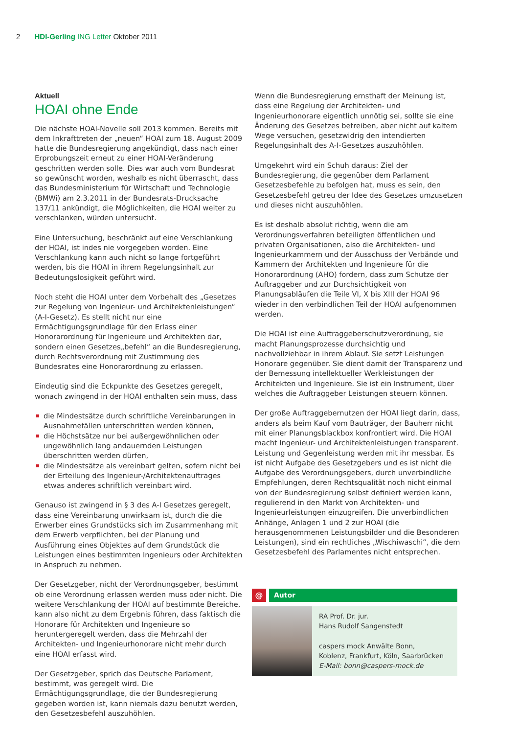2 HDI-Gerling ING Letter Oktober 2011
Aktuell
HOAI ohne Ende
Die nächste HOAI-Novelle soll 2013 kommen. Bereits mit dem Inkrafttreten der „neuen“ HOAI zum 18. August 2009 hatte die Bundesregierung angekündigt, dass nach einer Erprobungszeit erneut zu einer HOAI-Veränderung geschritten werden solle. Dies war auch vom Bundesrat so gewünscht worden, weshalb es nicht überrascht, dass das Bundesministerium für Wirtschaft und Technologie (BMWi) am 2.3.2011 in der Bundesrats-Drucksache 137/11 ankündigt, die Möglichkeiten, die HOAI weiter zu verschlanken, würden untersucht.
Eine Untersuchung, beschränkt auf eine Verschlankung der HOAI, ist indes nie vorgegeben worden. Eine Verschlankung kann auch nicht so lange fortgeführt werden, bis die HOAI in ihrem Regelungsinhalt zur Bedeutungslosigkeit geführt wird.
Noch steht die HOAI unter dem Vorbehalt des „Gesetzes zur Regelung von Ingenieur- und Architektenleistungen“ (A-I-Gesetz). Es stellt nicht nur eine Ermächtigungsgrundlage für den Erlass einer Honorarordnung für Ingenieure und Architekten dar, sondern einen Gesetzes„befehl“ an die Bundesregierung, durch Rechtsverordnung mit Zustimmung des Bundesrates eine Honorarordnung zu erlassen.
Eindeutig sind die Eckpunkte des Gesetzes geregelt, wonach zwingend in der HOAI enthalten sein muss, dass
die Mindestsätze durch schriftliche Vereinbarungen in Ausnahmefällen unterschritten werden können,
die Höchstsätze nur bei außergewöhnlichen oder ungewöhnlich lang andauernden Leistungen überschritten werden dürfen,
die Mindestsätze als vereinbart gelten, sofern nicht bei der Erteilung des Ingenieur-/Architektenauftrages etwas anderes schriftlich vereinbart wird.
Genauso ist zwingend in § 3 des A-I Gesetzes geregelt, dass eine Vereinbarung unwirksam ist, durch die die Erwerber eines Grundstücks sich im Zusammenhang mit dem Erwerb verpflichten, bei der Planung und Ausführung eines Objektes auf dem Grundstück die Leistungen eines bestimmten Ingenieurs oder Architekten in Anspruch zu nehmen.
Der Gesetzgeber, nicht der Verordnungsgeber, bestimmt ob eine Verordnung erlassen werden muss oder nicht. Die weitere Verschlankung der HOAI auf bestimmte Bereiche, kann also nicht zu dem Ergebnis führen, dass faktisch die Honorare für Architekten und Ingenieure so heruntergeregelt werden, dass die Mehrzahl der Architekten- und Ingenieurhonorare nicht mehr durch eine HOAI erfasst wird.
Der Gesetzgeber, sprich das Deutsche Parlament, bestimmt, was geregelt wird. Die Ermächtigungsgrundlage, die der Bundesregierung gegeben worden ist, kann niemals dazu benutzt werden, den Gesetzesbefehl auszuhöhlen.
Wenn die Bundesregierung ernsthaft der Meinung ist, dass eine Regelung der Architekten- und Ingenieurhonorare eigentlich unnötig sei, sollte sie eine Änderung des Gesetzes betreiben, aber nicht auf kaltem Wege versuchen, gesetzwidrig den intendierten Regelungsinhalt des A-I-Gesetzes auszuhöhlen.
Umgekehrt wird ein Schuh daraus: Ziel der Bundesregierung, die gegenüber dem Parlament Gesetzesbefehle zu befolgen hat, muss es sein, den Gesetzesbefehl getreu der Idee des Gesetzes umzusetzen und dieses nicht auszuhöhlen.
Es ist deshalb absolut richtig, wenn die am Verordnungsverfahren beteiligten öffentlichen und privaten Organisationen, also die Architekten- und Ingenieurkammern und der Ausschuss der Verbände und Kammern der Architekten und Ingenieure für die Honorarordnung (AHO) fordern, dass zum Schutze der Auftraggeber und zur Durchsichtigkeit von Planungsabläufen die Teile VI, X bis XIII der HOAI 96 wieder in den verbindlichen Teil der HOAI aufgenommen werden.
Die HOAI ist eine Auftraggeberschutzverordnung, sie macht Planungsprozesse durchsichtig und nachvollziehbar in ihrem Ablauf. Sie setzt Leistungen Honorare gegenüber. Sie dient damit der Transparenz und der Bemessung intellektueller Werkleistungen der Architekten und Ingenieure. Sie ist ein Instrument, über welches die Auftraggeber Leistungen steuern können.
Der große Auftraggebernutzen der HOAI liegt darin, dass, anders als beim Kauf vom Bauträger, der Bauherr nicht mit einer Planungsblackbox konfrontiert wird. Die HOAI macht Ingenieur- und Architektenleistungen transparent. Leistung und Gegenleistung werden mit ihr messbar. Es ist nicht Aufgabe des Gesetzgebers und es ist nicht die Aufgabe des Verordnungsgebers, durch unverbindliche Empfehlungen, deren Rechtsqualität noch nicht einmal von der Bundesregierung selbst definiert werden kann, regulierend in den Markt von Architekten- und Ingenieurleistungen einzugreifen. Die unverbindlichen Anhänge, Anlagen 1 und 2 zur HOAI (die herausgenommenen Leistungsbilder und die Besonderen Leistungen), sind ein rechtliches „Wischiwaschi“, die dem Gesetzesbefehl des Parlamentes nicht entsprechen.
@ Autor
RA Prof. Dr. jur.
Hans Rudolf Sangenstedt
caspers mock Anwälte Bonn,
Koblenz, Frankfurt, Köln, Saarbrücken
E-Mail: bonn@caspers-mock.de